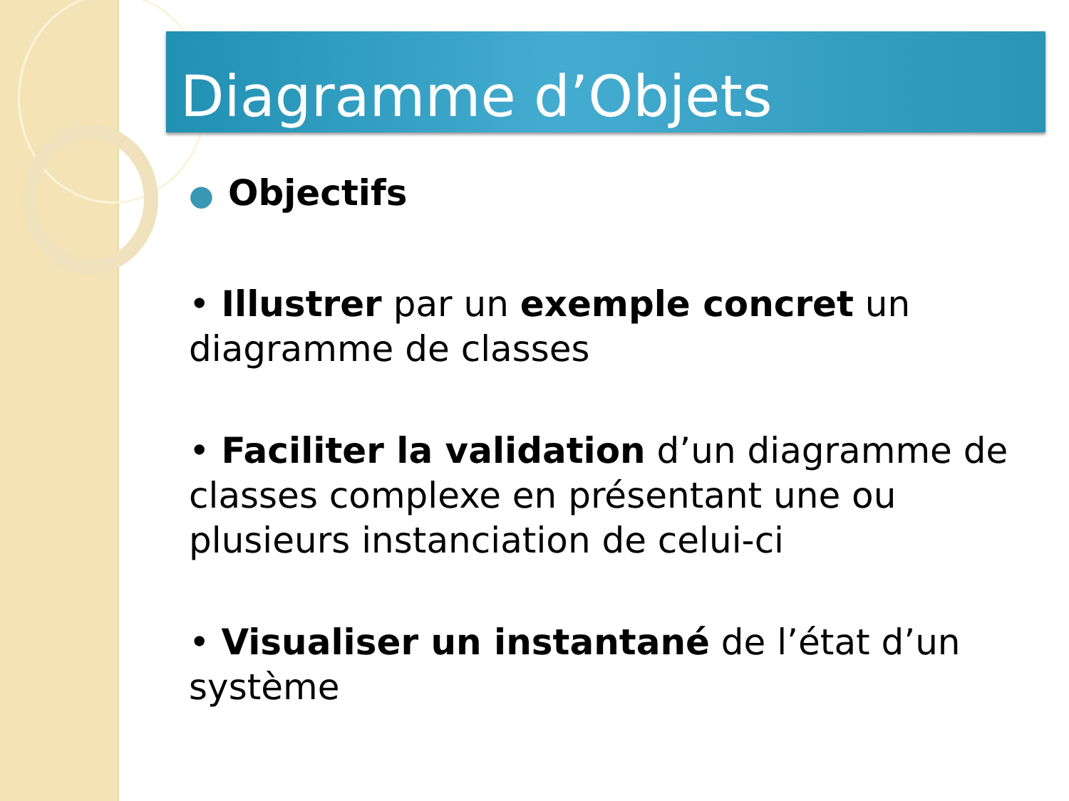Diagramme d’Objets
● Objectifs
• Illustrer par un exemple concret un diagramme de classes
• Faciliter la validation d’un diagramme de classes complexe en présentant une ou plusieurs instanciation de celui-ci
• Visualiser un instantané de l’état d’un système